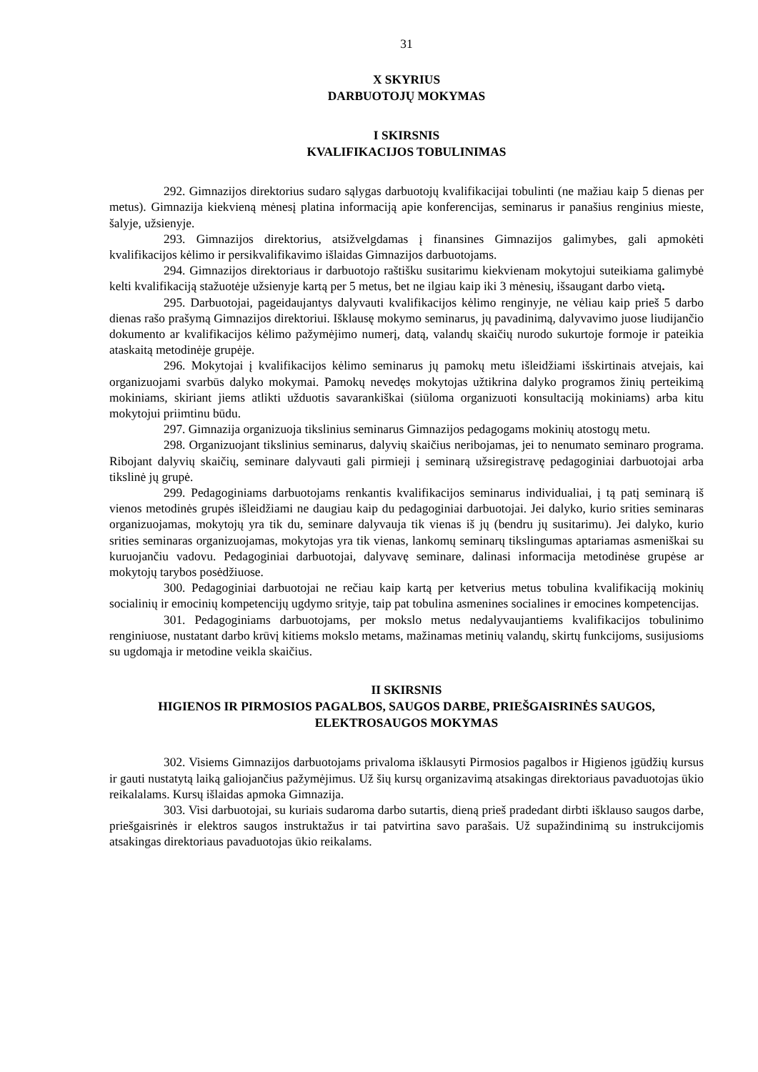31
X SKYRIUS
DARBUOTOJŲ MOKYMAS
I SKIRSNIS
KVALIFIKACIJOS TOBULINIMAS
292. Gimnazijos direktorius sudaro sąlygas darbuotojų kvalifikacijai tobulinti (ne mažiau kaip 5 dienas per metus). Gimnazija kiekvieną mėnesį platina informaciją apie konferencijas, seminarus ir panašius renginius mieste, šalyje, užsienyje.
293. Gimnazijos direktorius, atsižvelgdamas į finansines Gimnazijos galimybes, gali apmokėti kvalifikacijos kėlimo ir persikvalifikavimo išlaidas Gimnazijos darbuotojams.
294. Gimnazijos direktoriaus ir darbuotojo raštišku susitarimu kiekvienam mokytojui suteikiama galimybė kelti kvalifikaciją stažuotėje užsienyje kartą per 5 metus, bet ne ilgiau kaip iki 3 mėnesių, išsaugant darbo vietą.
295. Darbuotojai, pageidaujantys dalyvauti kvalifikacijos kėlimo renginyje, ne vėliau kaip prieš 5 darbo dienas rašo prašymą Gimnazijos direktoriui. Išklausę mokymo seminarus, jų pavadinimą, dalyvavimo juose liudijančio dokumento ar kvalifikacijos kėlimo pažymėjimo numerį, datą, valandų skaičių nurodo sukurtoje formoje ir pateikia ataskaitą metodinėje grupėje.
296. Mokytojai į kvalifikacijos kėlimo seminarus jų pamokų metu išleidžiami išskirtinais atvejais, kai organizuojami svarbūs dalyko mokymai. Pamokų nevedęs mokytojas užtikrina dalyko programos žinių perteikimą mokiniams, skiriant jiems atlikti užduotis savarankiškai (siūloma organizuoti konsultaciją mokiniams) arba kitu mokytojui priimtinu būdu.
297. Gimnazija organizuoja tikslinius seminarus Gimnazijos pedagogams mokinių atostogų metu.
298. Organizuojant tikslinius seminarus, dalyvių skaičius neribojamas, jei to nenumato seminaro programa. Ribojant dalyvių skaičių, seminare dalyvauti gali pirmieji į seminarą užsiregistravę pedagoginiai darbuotojai arba tikslinė jų grupė.
299. Pedagoginiams darbuotojams renkantis kvalifikacijos seminarus individualiai, į tą patį seminarą iš vienos metodinės grupės išleidžiami ne daugiau kaip du pedagoginiai darbuotojai. Jei dalyko, kurio srities seminaras organizuojamas, mokytojų yra tik du, seminare dalyvauja tik vienas iš jų (bendru jų susitarimu). Jei dalyko, kurio srities seminaras organizuojamas, mokytojas yra tik vienas, lankomų seminarų tikslingumas aptariamas asmeniškai su kuruojančiu vadovu. Pedagoginiai darbuotojai, dalyvavę seminare, dalinasi informacija metodinėse grupėse ar mokytojų tarybos posėdžiuose.
300. Pedagoginiai darbuotojai ne rečiau kaip kartą per ketverius metus tobulina kvalifikaciją mokinių socialinių ir emocinių kompetencijų ugdymo srityje, taip pat tobulina asmenines socialines ir emocines kompetencijas.
301. Pedagoginiams darbuotojams, per mokslo metus nedalyvaujantiems kvalifikacijos tobulinimo renginiuose, nustatant darbo krūvį kitiems mokslo metams, mažinamas metinių valandų, skirtų funkcijoms, susijusioms su ugdomąja ir metodine veikla skaičius.
II SKIRSNIS
HIGIENOS IR PIRMOSIOS PAGALBOS, SAUGOS DARBE, PRIEŠGAISRINĖS SAUGOS, ELEKTROSAUGOS MOKYMAS
302. Visiems Gimnazijos darbuotojams privaloma išklausyti Pirmosios pagalbos ir Higienos įgūdžių kursus ir gauti nustatytą laiką galiojančius pažymėjimus. Už šių kursų organizavimą atsakingas direktoriaus pavaduotojas ūkio reikalalams. Kursų išlaidas apmoka Gimnazija.
303. Visi darbuotojai, su kuriais sudaroma darbo sutartis, dieną prieš pradedant dirbti išklauso saugos darbe, priešgaisrinės ir elektros saugos instruktažus ir tai patvirtina savo parašais. Už supažindinimą su instrukcijomis atsakingas direktoriaus pavaduotojas ūkio reikalams.